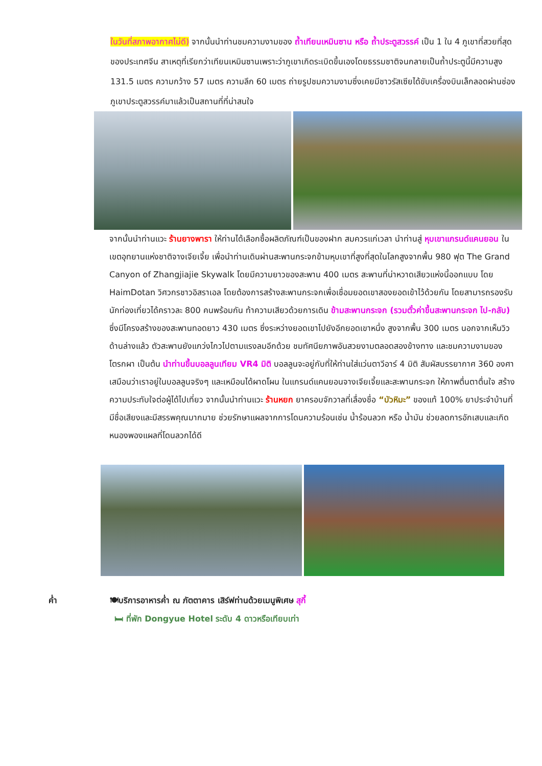ในวันที่สภาพอากาศไม่ดี) จากนั้นนำท่านชมความงามของ ถ้ำเทียนเหมินซาน หรือ ถ้ำประตูสวรรค์ เป็น 1 ใน 4 ภูเขาที่สวยที่สุดของประเทศจีน สาเหตุที่เรียกว่าเทียนเหมินซานเพราะว่าภูเขาเกิดระเบิดขึ้นเองโดยธรรมชาติจนกลายเป็นถ้ำประตูนี้มีความสูง 131.5 เมตร ความกว้าง 57 เมตร ความลึก 60 เมตร ถ่ายรูปชมความงามซึ่งเคยมีชาวรัสเซียได้ขับเครื่องบินเล็กลอดผ่านช่องภูเขาประตูสวรรค์มาแล้วเป็นสถานที่ที่น่าสนใจ
จากนั้นนำท่านแวะ ร้านยางพารา ให้ท่านได้เลือกซื้อผลิตภัณฑ์เป็นของฝาก สมควรแก่เวลา นำท่านสู่ หุบเขาแกรนด์แคนยอน ในเขตอุทยานแห่งชาติจางเจียเจี้ย เพื่อนำท่านเดินผ่านสะพานกระจกข้ามหุบเขาที่สูงที่สุดในโลกสูงจากพื้น 980 ฟุต The Grand Canyon of Zhangjiajie Skywalk โดยมีความยาวของสะพาน 400 เมตร สะพานที่น่าหวาดเสียวแห่งนี้ออกแบบ โดย HaimDotan วิศวกรชาวอิสราเอล โดยต้องการสร้างสะพานกระจกเพื่อเชื่อมยอดเขาสองยอดเข้าไว้ด้วยกัน โดยสามารถรองรับนักท่องเที่ยวได้คราวละ 800 คนพร้อมกัน ท้าความเสียวด้วยการเดิน ข้ามสะพานกระจก (รวมตั๋วค่าขึ้นสะพานกระจก ไป-กลับ) ซึ่งมีโครงสร้างของสะพานทอดยาว 430 เมตร ซึ่งระหว่างยอดเขาไปยังอีกยอดเขาหนึ่ง สูงจากพื้น 300 เมตร นอกจากเห็นวิวด้านล่างแล้ว ตัวสะพานยังแกว่งไกวไปตามแรงลมอีกด้วย ชมทัศนียภาพอันสวยงามตลอดสองข้างทาง และชมความงามของโตรกผา เป็นต้น นำท่านขึ้นบอลลูนเทียม VR4 มิติ บอลลูนจะอยู่กับที่ให้ท่านใส่แว่นตาวีอาร์ 4 มิติ สัมผัสบรรยากาศ 360 องศา เสมือนว่าเราอยู่ในบอลลูนจริงๆ และเหมือนได้ผาดโผน ในแกรนด์แคนยอนจางเจียเจี้ยและสะพานกระจก ให้ภาพตื่นตาตื่นใจ สร้างความประทับใจต่อผู้ได้ไปเที่ยว จากนั้นนำท่านแวะ ร้านหยก ยาครอบจักวาลที่เลื่องชื่อ “บัวหิมะ” ของแท้ 100% ยาประจำบ้านที่มีชื่อเสียงและมีสรรพคุณมากมาย ช่วยรักษาแผลจากการโดนความร้อนเช่น น้ำร้อนลวก หรือ น้ำมัน ช่วยลดการอักเสบและเกิดหนองพองแผลที่โดนลวกได้ดี
ค่ำ 🍽บริการอาหารค่ำ ณ ภัตตาคาร เสิร์ฟท่านด้วยเมนูพิเศษ สุกี้
🛏 ที่พัก Dongyue Hotel ระดับ 4 ดาวหรือเทียบเท่า